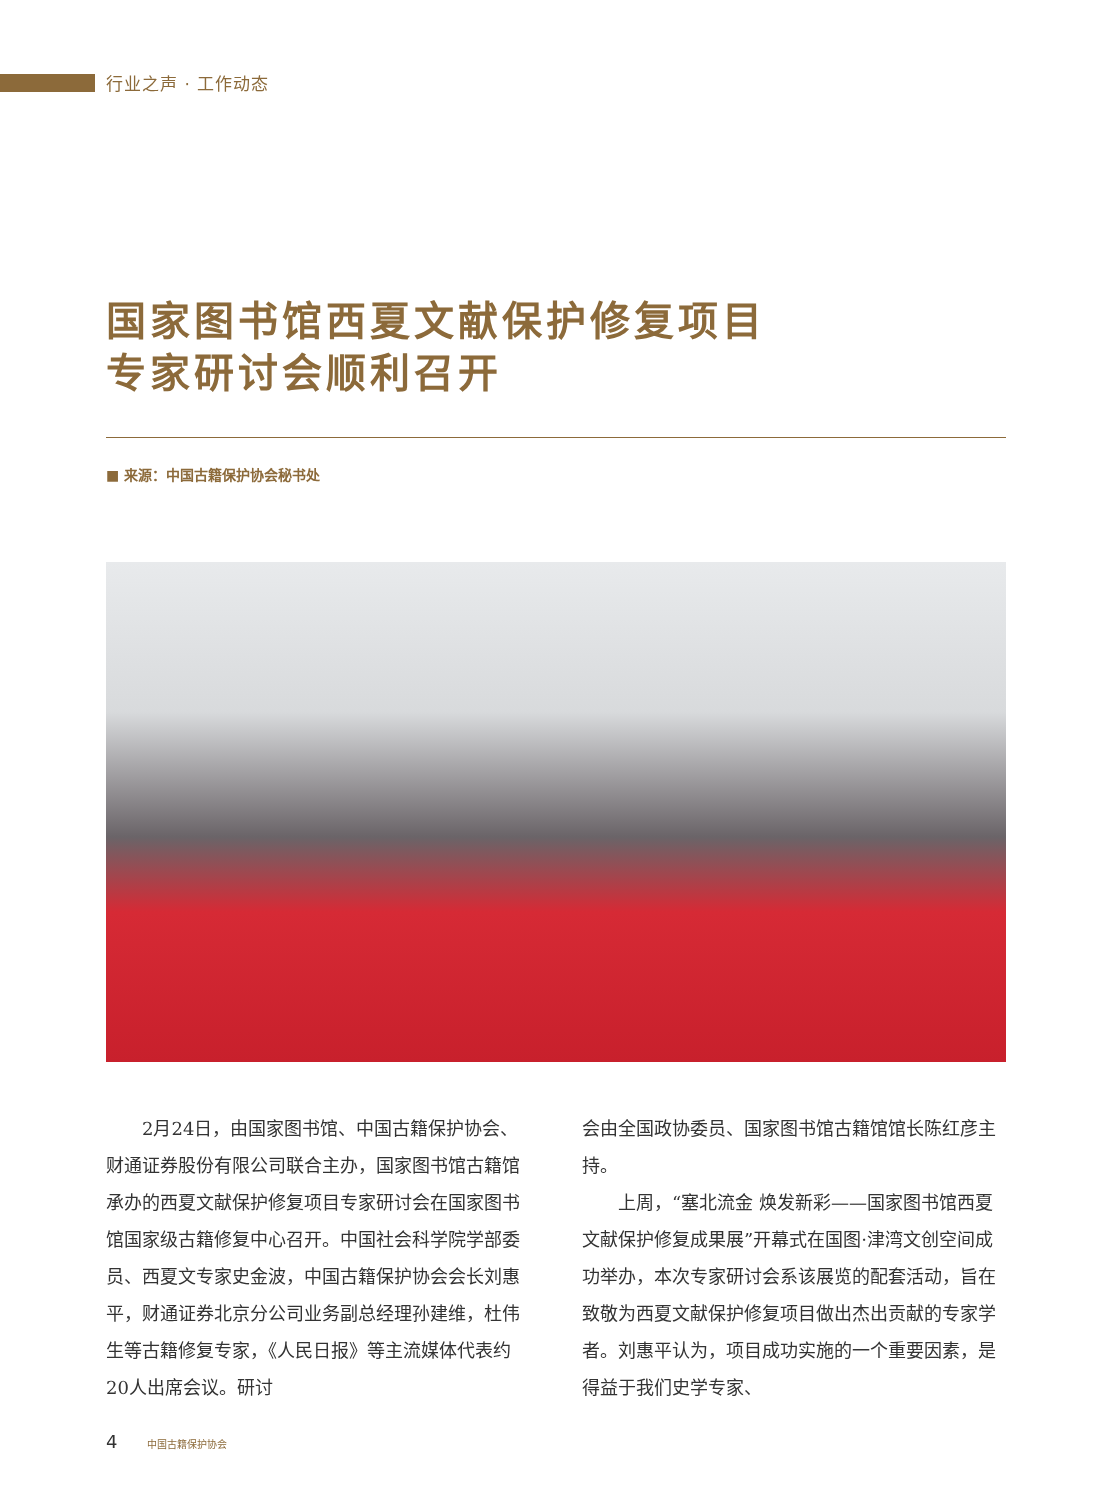行业之声 · 工作动态
国家图书馆西夏文献保护修复项目
专家研讨会顺利召开
■ 来源：中国古籍保护协会秘书处
2月24日，由国家图书馆、中国古籍保护协会、财通证券股份有限公司联合主办，国家图书馆古籍馆承办的西夏文献保护修复项目专家研讨会在国家图书馆国家级古籍修复中心召开。中国社会科学院学部委员、西夏文专家史金波，中国古籍保护协会会长刘惠平，财通证券北京分公司业务副总经理孙建维，杜伟生等古籍修复专家，《人民日报》等主流媒体代表约20人出席会议。研讨
会由全国政协委员、国家图书馆古籍馆馆长陈红彦主持。
上周，“塞北流金 焕发新彩——国家图书馆西夏文献保护修复成果展”开幕式在国图·津湾文创空间成功举办，本次专家研讨会系该展览的配套活动，旨在致敬为西夏文献保护修复项目做出杰出贡献的专家学者。刘惠平认为，项目成功实施的一个重要因素，是得益于我们史学专家、
4 中国古籍保护协会